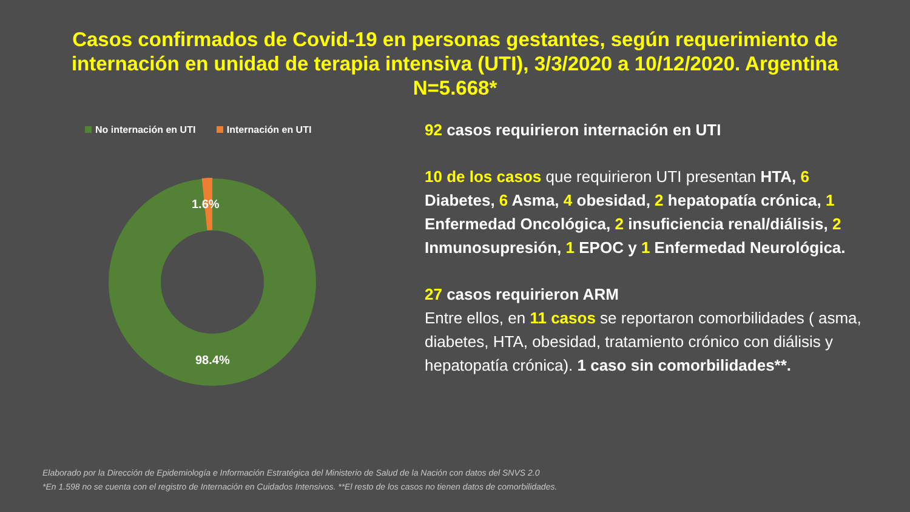Casos confirmados de Covid-19 en personas gestantes, según requerimiento de internación en unidad de terapia intensiva (UTI), 3/3/2020 a 10/12/2020. Argentina N=5.668*
No internación en UTI Internación en UTI
1.6%
98.4%
92 casos requirieron internación en UTI
10 de los casos que requirieron UTI presentan HTA, 6 Diabetes, 6 Asma, 4 obesidad, 2 hepatopatía crónica, 1 Enfermedad Oncológica, 2 insuficiencia renal/diálisis, 2 Inmunosupresión, 1 EPOC y 1 Enfermedad Neurológica.
27 casos requirieron ARM
Entre ellos, en 11 casos se reportaron comorbilidades ( asma, diabetes, HTA, obesidad, tratamiento crónico con diálisis y hepatopatía crónica). 1 caso sin comorbilidades**.
Elaborado por la Dirección de Epidemiología e Información Estratégica del Ministerio de Salud de la Nación con datos del SNVS 2.0
*En 1.598 no se cuenta con el registro de Internación en Cuidados Intensivos. **El resto de los casos no tienen datos de comorbilidades.